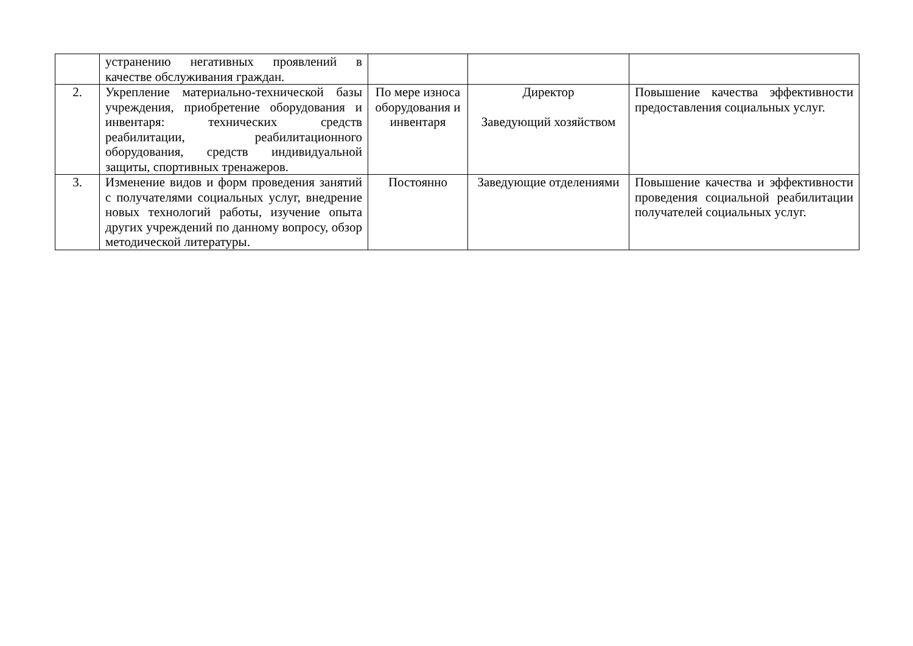| | устранению негативных проявлений в качестве обслуживания граждан. | | | |
| 2. | Укрепление материально-технической базы учреждения, приобретение оборудования и инвентаря: технических средств реабилитации, реабилитационного оборудования, средств индивидуальной защиты, спортивных тренажеров. | По мере износа оборудования и инвентаря | Директор Заведующий хозяйством | Повышение качества эффективности предоставления социальных услуг. |
| 3. | Изменение видов и форм проведения занятий с получателями социальных услуг, внедрение новых технологий работы, изучение опыта других учреждений по данному вопросу, обзор методической литературы. | Постоянно | Заведующие отделениями | Повышение качества и эффективности проведения социальной реабилитации получателей социальных услуг. |